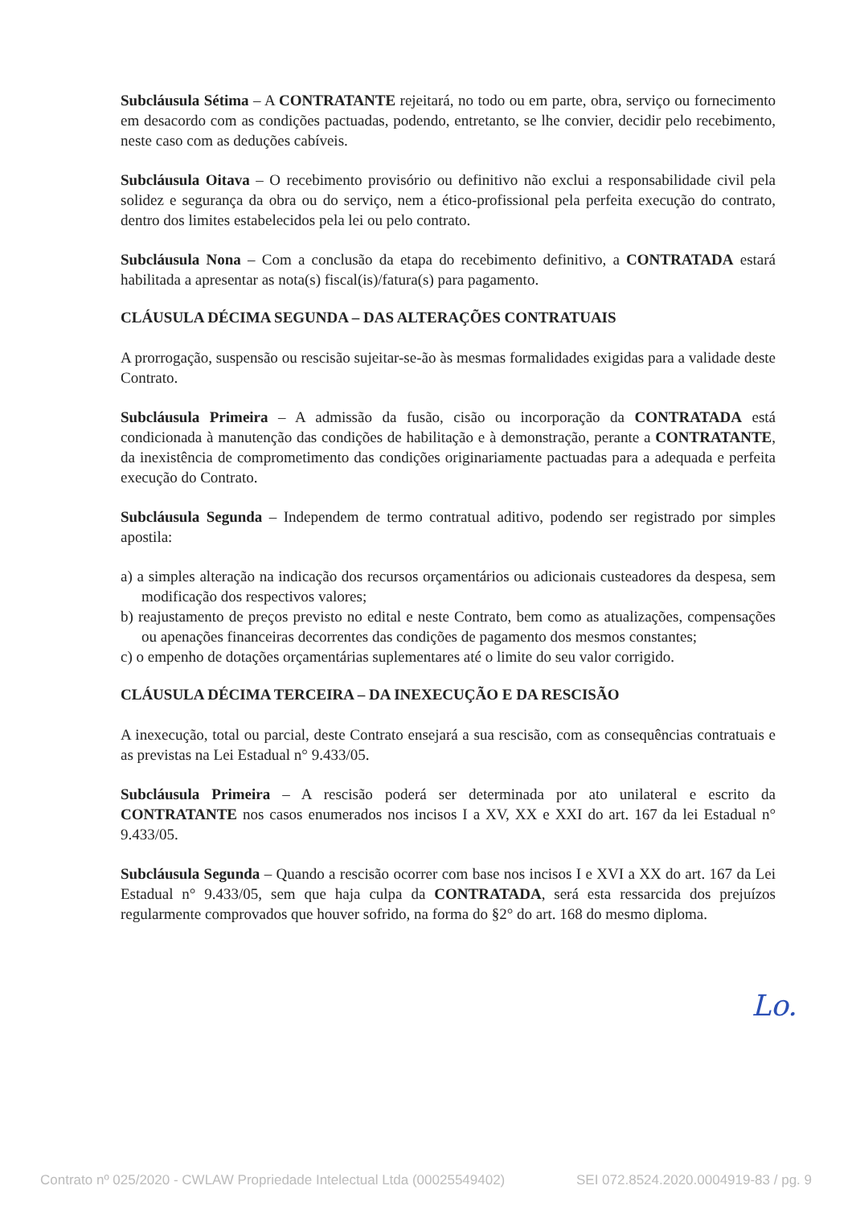Subcláusula Sétima – A CONTRATANTE rejeitará, no todo ou em parte, obra, serviço ou fornecimento em desacordo com as condições pactuadas, podendo, entretanto, se lhe convier, decidir pelo recebimento, neste caso com as deduções cabíveis.
Subcláusula Oitava – O recebimento provisório ou definitivo não exclui a responsabilidade civil pela solidez e segurança da obra ou do serviço, nem a ético-profissional pela perfeita execução do contrato, dentro dos limites estabelecidos pela lei ou pelo contrato.
Subcláusula Nona – Com a conclusão da etapa do recebimento definitivo, a CONTRATADA estará habilitada a apresentar as nota(s) fiscal(is)/fatura(s) para pagamento.
CLÁUSULA DÉCIMA SEGUNDA – DAS ALTERAÇÕES CONTRATUAIS
A prorrogação, suspensão ou rescisão sujeitar-se-ão às mesmas formalidades exigidas para a validade deste Contrato.
Subcláusula Primeira – A admissão da fusão, cisão ou incorporação da CONTRATADA está condicionada à manutenção das condições de habilitação e à demonstração, perante a CONTRATANTE, da inexistência de comprometimento das condições originariamente pactuadas para a adequada e perfeita execução do Contrato.
Subcláusula Segunda – Independem de termo contratual aditivo, podendo ser registrado por simples apostila:
a) a simples alteração na indicação dos recursos orçamentários ou adicionais custeadores da despesa, sem modificação dos respectivos valores;
b) reajustamento de preços previsto no edital e neste Contrato, bem como as atualizações, compensações ou apenações financeiras decorrentes das condições de pagamento dos mesmos constantes;
c) o empenho de dotações orçamentárias suplementares até o limite do seu valor corrigido.
CLÁUSULA DÉCIMA TERCEIRA – DA INEXECUÇÃO E DA RESCISÃO
A inexecução, total ou parcial, deste Contrato ensejará a sua rescisão, com as consequências contratuais e as previstas na Lei Estadual n° 9.433/05.
Subcláusula Primeira – A rescisão poderá ser determinada por ato unilateral e escrito da CONTRATANTE nos casos enumerados nos incisos I a XV, XX e XXI do art. 167 da lei Estadual n° 9.433/05.
Subcláusula Segunda – Quando a rescisão ocorrer com base nos incisos I e XVI a XX do art. 167 da Lei Estadual n° 9.433/05, sem que haja culpa da CONTRATADA, será esta ressarcida dos prejuízos regularmente comprovados que houver sofrido, na forma do §2° do art. 168 do mesmo diploma.
Lo.
Contrato nº 025/2020 - CWLAW Propriedade Intelectual Ltda (00025549402) SEI 072.8524.2020.0004919-83 / pg. 9